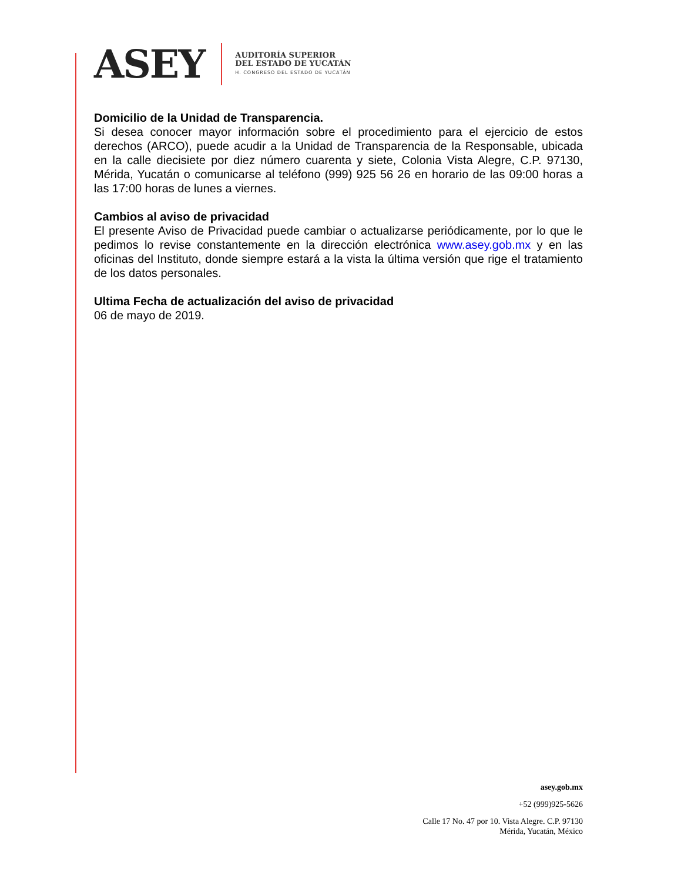ASEY
AUDITORÍA SUPERIOR
DEL ESTADO DE YUCATÁN
H. CONGRESO DEL ESTADO DE YUCATÁN
Domicilio de la Unidad de Transparencia.
Si desea conocer mayor información sobre el procedimiento para el ejercicio de estos derechos (ARCO), puede acudir a la Unidad de Transparencia de la Responsable, ubicada en la calle diecisiete por diez número cuarenta y siete, Colonia Vista Alegre, C.P. 97130, Mérida, Yucatán o comunicarse al teléfono (999) 925 56 26 en horario de las 09:00 horas a las 17:00 horas de lunes a viernes.
Cambios al aviso de privacidad
El presente Aviso de Privacidad puede cambiar o actualizarse periódicamente, por lo que le pedimos lo revise constantemente en la dirección electrónica www.asey.gob.mx y en las oficinas del Instituto, donde siempre estará a la vista la última versión que rige el tratamiento de los datos personales.
Ultima Fecha de actualización del aviso de privacidad
06 de mayo de 2019.
asey.gob.mx
+52 (999)925-5626
Calle 17 No. 47 por 10. Vista Alegre. C.P. 97130
Mérida, Yucatán, México